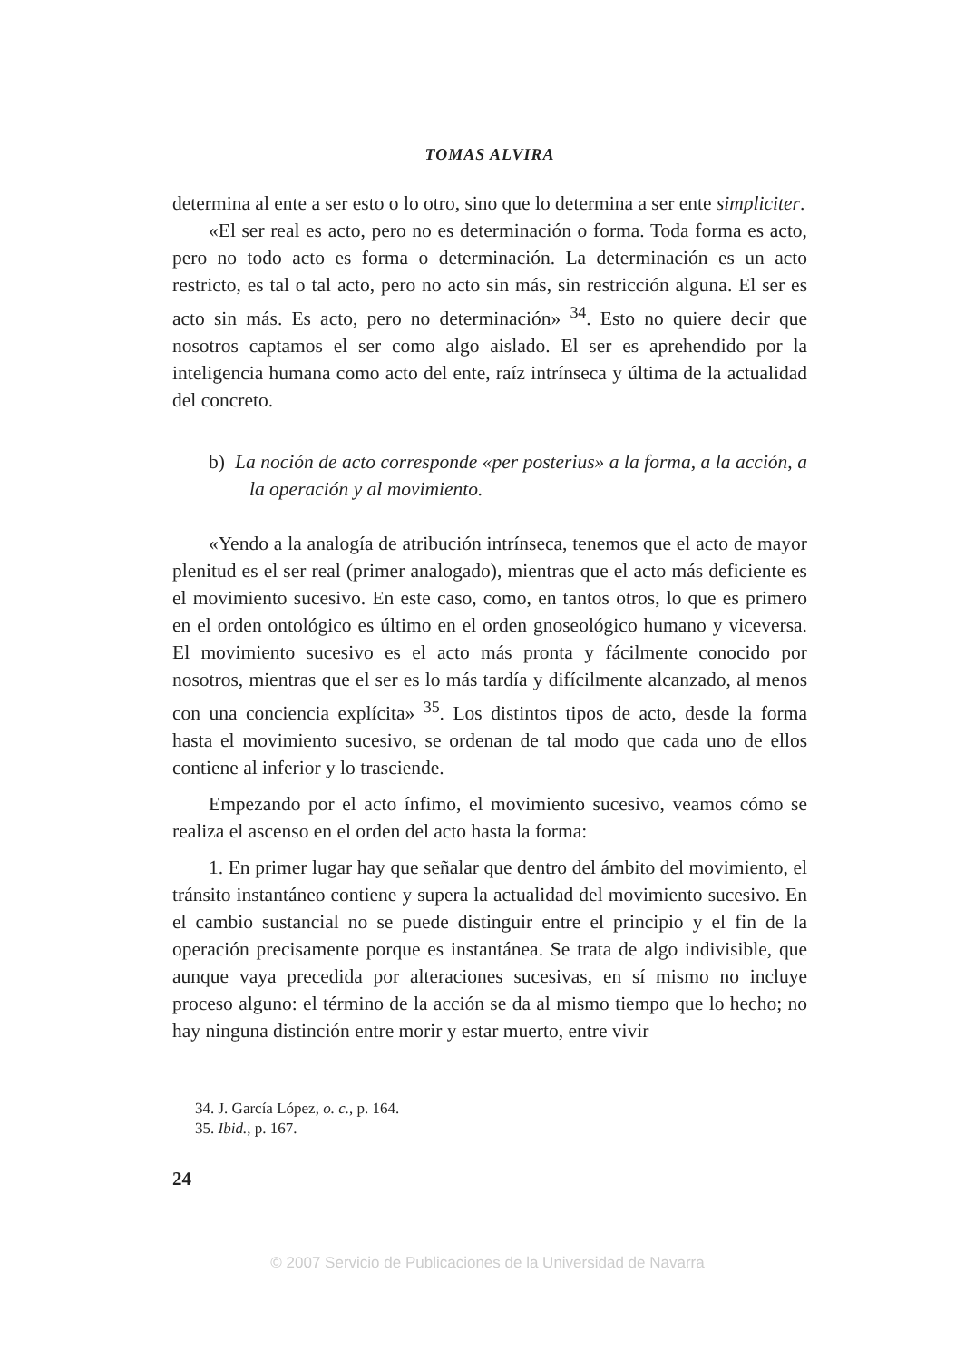TOMAS ALVIRA
determina al ente a ser esto o lo otro, sino que lo determina a ser ente simpliciter.
«El ser real es acto, pero no es determinación o forma. Toda forma es acto, pero no todo acto es forma o determinación. La determinación es un acto restricto, es tal o tal acto, pero no acto sin más, sin restricción alguna. El ser es acto sin más. Es acto, pero no determinación» <sup>34</sup>. Esto no quiere decir que nosotros captamos el ser como algo aislado. El ser es aprehendido por la inteligencia humana como acto del ente, raíz intrínseca y última de la actualidad del concreto.
b) La noción de acto corresponde «per posterius» a la forma, a la acción, a la operación y al movimiento.
«Yendo a la analogía de atribución intrínseca, tenemos que el acto de mayor plenitud es el ser real (primer analogado), mientras que el acto más deficiente es el movimiento sucesivo. En este caso, como, en tantos otros, lo que es primero en el orden ontológico es último en el orden gnoseológico humano y viceversa. El movimiento sucesivo es el acto más pronta y fácilmente conocido por nosotros, mientras que el ser es lo más tardía y difícilmente alcanzado, al menos con una conciencia explícita» <sup>35</sup>. Los distintos tipos de acto, desde la forma hasta el movimiento sucesivo, se ordenan de tal modo que cada uno de ellos contiene al inferior y lo trasciende.
Empezando por el acto ínfimo, el movimiento sucesivo, veamos cómo se realiza el ascenso en el orden del acto hasta la forma:
1. En primer lugar hay que señalar que dentro del ámbito del movimiento, el tránsito instantáneo contiene y supera la actualidad del movimiento sucesivo. En el cambio sustancial no se puede distinguir entre el principio y el fin de la operación precisamente porque es instantánea. Se trata de algo indivisible, que aunque vaya precedida por alteraciones sucesivas, en sí mismo no incluye proceso alguno: el término de la acción se da al mismo tiempo que lo hecho; no hay ninguna distinción entre morir y estar muerto, entre vivir
34. J. García López, o. c., p. 164.
35. Ibid., p. 167.
24
© 2007 Servicio de Publicaciones de la Universidad de Navarra